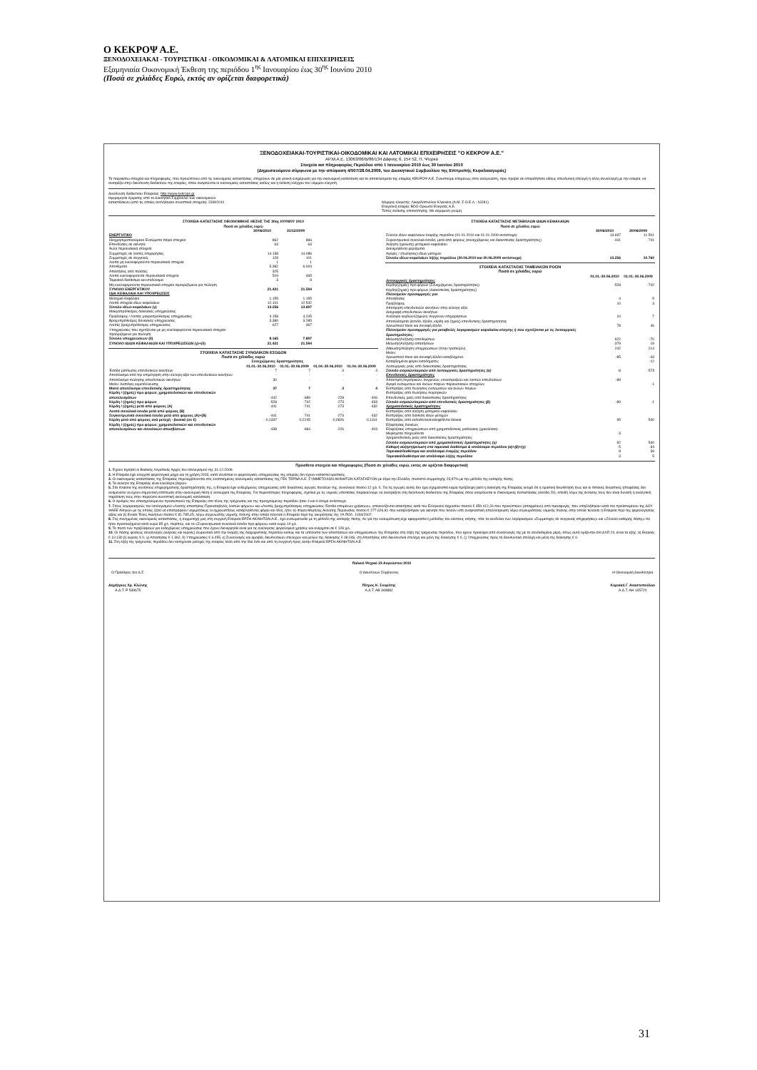Ο ΚΕΚΡΟΨ Α.Ε.
ΞΕΝΟΔΟΧΕΙΑΚΑΙ - ΤΟΥΡΙΣΤΙΚΑΙ - ΟΙΚΟΔΟΜΙΚΑΙ & ΛΑΤΟΜΙΚΑΙ ΕΠΙΧΕΙΡΗΣΕΙΣ
Εξαμηνιαία Οικονομική Έκθεση της περιόδου 1<sup>ης</sup> Ιανουαρίου έως 30<sup>ης</sup> Ιουνίου 2010
(Ποσά σε χιλιάδες Ευρώ, εκτός αν ορίζεται διαφορετικά)
ΞΕΝΟΔΟΧΕΙΑΚΑΙ-ΤΟΥΡΙΣΤΙΚΑΙ-ΟΙΚΟΔΟΜΙΚΑΙ ΚΑΙ ΛΑΤΟΜΙΚΑΙ ΕΠΙΧΕΙΡΗΣΕΙΣ "Ο ΚΕΚΡΟΨ Α.Ε."
ΑΡ.Μ.Α.Ε. 13063/06/Β/86/134 Δάφνης 6, 154 52, Π. Ψυχικό
Στοιχεία και πληροφορίες Περιόδου από 1 Ιανουαρίου 2010 έως 30 Ιουνίου 2010
(Δημοσιευόμενα σύμφωνα με την απόφαση 4/507/28.04.2009, του Διοικητικού Συμβουλίου της Επιτροπής Κεφαλαιαγοράς)
Τα παρακάτω στοιχεία και πληροφορίες, που προκύπτουν από τις οικονομικές καταστάσεις, στοχεύουν σε μία γενική ενημέρωση για την οικονομική κατάσταση και τα αποτελέσματα της εταιρίας ΚΕΚΡΟΨ Α.Ε. Συνιστούμε επομένως στον αναγνώστη, πριν προβεί σε οποιαδήποτε είδους επενδυτική επιλογή ή άλλη συναλλαγή με την εταιρία, να ανατρέξει στην διεύθυνση διαδικτύου της εταιρίας, όπου αναρτώνται οι οικονομικές καταστάσεις καθώς και η έκθεση ελέγχου του νόμιμου ελεγκτή.
Διεύθυνση διαδικτύου Εταιρείας: http://www.kekrops.gr
Ημερομηνία έγκρισης από το Διοικητικό Συμβούλιο των οικονομικών
καταστάσεων (από τις οποίες αντλήθηκαν συνοπτικά στοιχεία): 23/8/2010
Νόμιμος ελεγκτής: Λικαρδοπούλου Κλεονίκη (Α.Μ. Σ.Ο.Ε.Λ.: 16281)
Ελεγκτική εταιρία: BDO Ορκωτοί Ελεγκτές Α.Ε.
Τύπος έκθεσης επισκόπησης: Με σύμφωνη γνώμη
ΣΤΟΙΧΕΙΑ ΚΑΤΑΣΤΑΣΗΣ ΟΙΚΟΝΟΜΙΚΗΣ ΘΕΣΗΣ ΤΗΣ 30ης ΙΟΥΝΙΟΥ 2010
Ποσά σε χιλιάδες ευρώ
| | 30/06/2010 | 31/12/2009 | |
| --- | --- | --- | --- |
| ΕΝΕΡΓΗΤΙΚΟ | | | |
| Ιδιοχρησιμοποιούμενα Ενσώματα πάγια στοιχεία | 862 | 866 | |
| Επενδύσεις σε ακίνητα | 63 | 63 | |
| Άυλα περιουσιακά στοιχεία | - | - | |
| Συμμετοχές σε λοιπές επιχειρήσεις | 14.138 | 14.086 | |
| Συμμετοχές σε συγγενείς | 128 | 101 | |
| Λοιπά μη κυκλοφορούντα περιουσιακά στοιχεία | 1 | 1 | |
| Αποθέματα | 5.382 | 6.004 | |
| Απαιτήσεις από πελάτες | 325 | - | |
| Λοιπά κυκλοφορούντα περιουσιακά στοιχεία | 519 | 465 | |
| Ταμειακά διαθέσιμα και ισοδύναμα | 3 | 8 | |
| Μη κυκλοφορούντα περιουσιακά στοιχεία προοριζόμενα για πώληση | - | - | |
| ΣΥΝΟΛΟ ΕΝΕΡΓΗΤΙΚΟΥ | 21.421 | 21.594 | |
| ΙΔΙΑ ΚΕΦΑΛΑΙΑ ΚΑΙ ΥΠΟΧΡΕΩΣΕΙΣ | | | |
| Μετοχικό Κεφάλαιο | 1.155 | 1.155 | |
| Λοιπά στοιχεία ιδίων κεφαλαίων | 12.101 | 12.542 | |
| Σύνολο ιδίων κεφαλαίων (γ) | 13.256 | 13.697 | |
| Μακροπρόθεσμες δανειακές υποχρεώσεις | - | - | |
| Προβλέψεις / Λοιπές μακροπρόθεσμες υποχρεώσεις | 4.158 | 4.245 | |
| Βραχυπρόθεσμες δανειακές υποχρεώσεις | 3.380 | 3.285 | |
| Λοιπές βραχυπρόθεσμες υποχρεώσεις | 627 | 367 | |
| Υποχρεώσεις που σχετίζονται με μη κυκλοφορούντα περιουσιακά στοιχεία προοριζόμενα για πώληση | - | - | |
| Σύνολο υποχρεώσεων (δ) | 8.165 | 7.897 | |
| ΣΥΝΟΛΟ ΙΔΙΩΝ ΚΕΦΑΛΑΙΩΝ ΚΑΙ ΥΠΟΧΡΕΩΣΕΩΝ (γ)+(δ) | 21.421 | 21.594 | |
ΣΤΟΙΧΕΙΑ ΚΑΤΑΣΤΑΣΗΣ ΣΥΝΟΛΙΚΩΝ ΕΣΟΔΩΝ
Ποσά σε χιλιάδες ευρώ
| | Συνεχιζόμενες δραστηριότητες | | | |
| --- | --- | --- | --- | --- |
| | 01.01.-30.06.2010 | 01.01.-30.06.2009 | 01.04.-30.06.2010 | 01.04.-30.06.2009 |
| Έσοδα μίσθωσης επενδυτικών ακινήτων | 7 | 7 | 3 | 4 |
| Αποτέλεσμα από την επιμέτρηση στην εύλογη αξία των επενδυτικών ακινήτων | - | - | - | - |
| Αποτέλεσμα πώλησης επενδυτικών ακινήτων | 30 | - | - | - |
| Μείον: Δαπάνες εκμετάλλευσης | | | | |
| Μικτό αποτέλεσμα επενδυτικής δραστηριότητας | 37 | 7 | 3 | 4 |
| Κέρδη / (ζημιές) προ φόρων, χρηματοδοτικών και επενδυτικών αποτελεσμάτων | -442 | -689 | -228 | -406 |
| Κέρδη / (ζημιές) προ φόρων | -528 | -742 | -273 | -433 |
| Κέρδη / (ζημιές) μετά από φόρους (Α) | -441 | -741 | -273 | -432 |
| Λοιπά συνολικά έσοδα μετά από φόρους (Β) | - | - | - | - |
| Συγκεντρωτικά συνολικά έσοδα μετά από φόρους (Α)+(Β) | -441 | -741 | -273 | -432 |
| Κέρδη μετά από φόρους ανά μετοχή - βασικά (σε €) | -0,1337 | -0,2245 | -0,0826 | -0,1311 |
| Κέρδη / (ζημιές) προ φόρων, χρηματοδοτικών και επενδυτικών αποτελεσμάτων και συνολικών αποσβέσεων | -438 | -684 | -226 | -403 |
ΣΤΟΙΧΕΙΑ ΚΑΤΑΣΤΑΣΗΣ ΜΕΤΑΒΟΛΩΝ ΙΔΙΩΝ ΚΕΦΑΛΑΙΩΝ
Ποσά σε χιλιάδες ευρώ
| | 30/06/2010 | 30/06/2009 |
| --- | --- | --- |
| Σύνολο ιδίων κεφαλαίων έναρξης περιόδου (01.01.2010 και 01.01.2009 αντίστοιχα) | 13.697 | 11.501 |
| Συγκεντρωτικά συνολικά έσοδα, μετά από φόρους (συνεχιζόμενες και διακοπείσες δραστηριότητες) | -441 | -741 |
| Αύξηση /(μείωση) μετοχικού κεφαλαίου | | |
| Διανεμηθέντα μερίσματα | | |
| Αγορές / (πωλήσεις) ιδίων μετοχών | | |
| Σύνολο ιδίων κεφαλαίων λήξης περιόδου (30.06.2010 και 30.06.2009 αντίστοιχα) | 13.256 | 10.760 |
ΣΤΟΙΧΕΙΑ ΚΑΤΑΣΤΑΣΗΣ ΤΑΜΕΙΑΚΩΝ ΡΟΩΝ
Ποσά σε χιλιάδες ευρώ
| | 01.01.-30.06.2010 | 01.01.-30.06.2009 |
| --- | --- | --- |
| Λειτουργικές δραστηριότητες | | |
| Κέρδη/(ζημιές) προ φόρων (Συνεχιζόμενες δραστηριότητες) | -528 | -742 |
| Κέρδη/(ζημιές) προ φόρων (Διακοπείσες δραστηριότητες) | | |
| Πλέον/μείον προσαρμογές για: | | |
| Αποσβέσεις | 4 | 5 |
| Προβλέψεις | 10 | 3 |
| Αποτίμηση επενδυτικών ακινήτων στην εύλογη αξία. | | |
| Διαγραφή επενδυτικών ακινήτων | | |
| Αναλογία κερδών/(ζημιών) συγγενών επιχειρήσεων | 10 | 7 |
| Αποτελέσματα (έσοδα, έξοδα, κέρδη και ζημιές) επενδυτικής δραστηριότητας | | |
| Χρεωστικοί τόκοι και συναφή έξοδα | 78 | 46 |
| Πλέον/μείον προσαρμογές για μεταβολές λογαριασμών κεφαλαίου κίνησης ή που σχετίζονται με τις λειτουργικές δραστηριότητες: | | |
| Μείωση/(Αύξηση) αποθεμάτων | 622 | -70 |
| Μείωση/(Αύξηση) απαιτήσεων | -379 | 19 |
| (Μείωση)/Αύξηση υποχρεώσεων (πλην τραπεζών) | 242 | 214 |
| Μείον: | | |
| Χρεωστικοί τόκοι και συναφή έξοδα καταβλημένα | -85 | -43 |
| Καταβλημένοι φόροι εισοδήματος | | -12 |
| Λειτουργικές ροές από διακοπείσες δραστηριότητες | | |
| Σύνολο εισροών/εκροών από λειτουργικές δραστηριότητες (α) | -8 | -573 |
| Επενδυτικές δραστηριότητες | | |
| Απόκτηση θυγατρικών, συγγενών, κοινοπραξιών και λοιπών επενδύσεων | -89 | |
| Αγορά ενσώματων και άυλων παγίων περιουσιακών στοιχείων | | -1 |
| Εισπράξεις από πωλήσεις ενσώματων και άυλων παγίων | | |
| Εισπράξεις από πωλήσεις θυγατρικών | | |
| Επενδυτικές ροές από διακοπείσες δραστηριότητες | | |
| Σύνολο εισροών/εκροών από επενδυτικές δραστηριότητες (β) | -89 | -1 |
| Χρηματοδοτικές δραστηριότητες | | |
| Εισπράξεις από αύξηση μετοχικού κεφαλαίου | | |
| Εισπράξεις από διάθεση ιδίων μετοχών | | |
| Εισπράξεις από εκδοθέντα/αναληφθέντα δάνεια | 95 | 540 |
| Εξοφλήσεις δανείων | | |
| Εξοφλήσεις υποχρεώσεων από χρηματοδοτικές μισθώσεις (χρεολύσια) | | |
| Μερίσματα πληρωθέντα | -3 | |
| Χρηματοδοτικές ροές από διακοπείσες δραστηριότητες | | |
| Σύνολο εισροών/εκροών από χρηματοδοτικές δραστηριότητες (γ) | 92 | 540 |
| Καθαρή αύξηση/μείωση στα ταμειακά διαθέσιμα & ισοδύναμα περιόδου (α)+(β)+(γ) | -5 | -34 |
| Ταμειακά/διαθέσιμα και ισοδύναμα έναρξης περιόδου | 8 | 39 |
| Ταμειακά/διαθέσιμα και ισοδύναμα λήξης περιόδου | 3 | 5 |
Πρόσθετα στοιχεία και πληροφορίες (Ποσά σε χιλιάδες ευρώ, εκτός αν ορίζεται διαφορετικά)
1. Έχουν τηρηθεί οι Βασικές Λογιστικές Αρχές του Ισολογισμού της 31.12.2009.
2. Η Εταιρεία έχει ελεγχθεί φορολογικά μέχρι και τη χρήση 2003, κατά συνέπεια οι φορολογικές υποχρεώσεις της εταιρίας δεν έχουν καταστεί οριστικές.
3. Οι οικονομικές καταστάσεις της Εταιρείας περιλαμβάνονται στις ενοποιημένες οικονομικές καταστάσεις της ΓΕΚ ΤΕΡΝΑ Α.Ε. ΣΥΜΜΕΤΟΧΩΝ ΑΚΙΝΗΤΩΝ ΚΑΤΑΣΚΕΥΩΝ με έδρα την Ελλάδα, ποσοστό συμμετοχής 23,97% με την μέθοδο της καθαρής θέσης.
4. Τα ακίνητα της Εταιρείας είναι ελεύθερα βαρών.
5. Στα πλαίσια της συνήθους επιχειρηματικής δραστηριότητάς της, η Εταιρεία έχει ενδεχόμενες υποχρεώσεις από δικαστικές αγωγές πελατών της, συνολικού ποσού 12 χιλ. €. Για τις αγωγές αυτές δεν έχει σχηματισθεί καμία πρόβλεψη γιατί η Διοίκηση της Εταιρείας εκτιμά ότι η οριστική διευθέτησή τους και οι πιθανές δικαστικές αποφάσεις δεν αναμένεται να έχουν σημαντική επίπτωση στην οικονομική θέση ή λειτουργία της Εταιρείας. Για περισσότερες πληροφορίες, σχετικά με τις νομικές υποθέσεις παρακαλούμε να ανατρέξετε στη διεύθυνση διαδικτύου της Εταιρείας όπου αναρτώνται οι Οικονομικές Καταστάσεις (σελίδα 20), επειδή λόγω της έκτασης τους δεν είναι δυνατή η αναλυτική παράθεση τους στην παρούσα συνοπτική οικονομική κατάσταση.
6. Ο αριθμός του απασχολούμενου προσωπικού της Εταιρείας στο τέλος της τρέχουσας και της προηγούμενης περιόδου ήταν 4 και 6 άτομα αντίστοιχα.
7. Στους λογαριασμούς του Ισολογισμού «Λοιπές απαιτήσεις-Προκαταβολές λοιπών φόρων» και «Λοιπές βραχυπρόθεσμες υποχρεώσεις-Έσοδα επομένων χρήσεων», αποκονίζονται απαιτήσεις κατά του Ελληνικού Δημοσίου ποσού € 359.412,26 που προκύπτουν (αποφρέουν) από προσφυγές, που υποβλήθηκαν κατά του προϊσταμένου της ΔΟΥ ΦΑΕΕ Αθηνών με τις οποίες ζητεί να επιστραφούν νομιμοτόκως οι αχρεωστήτως καταβληθέντες φόροι και τέλη, ήτοι: α) Φόροι Μεγάλης Ακίνητης Περιουσίας ποσού € 277.626,81 που καταβλήθηκαν για ακίνητα που τελούν υπό αναγκαστική απαλλοτρίωση λόγω συγκυριότητας νομικής πλάνης στην οποία τελούσε η Εταιρεία περί της φορολογητέας αξίας και β) Ενιαίο Τέλος Ακινήτων ποσού € 81.785,45, λόγω συγγνωστής νομικής πλάνης στην οποία τελούσε η Εταιρεία περί της ακυρότητας της ΥΑ ΠΟΛ. 1034/2007.
8. Στις συνημμένες οικονομικές καταστάσεις, η συμμετοχή μας στη συγγενή Εταιρεία ΕΡΣΗ ΑΚΙΝΗΤΩΝ Α.Ε., έχει ενσωματωθεί με τη μέθοδο της καθαρής θέσης. Αν για την ενσωμάτωση είχε εφαρμοσθεί η μέθοδος του κόστους κτήσης, τότε τα κονδύλια των λογαριασμών «Συμμετοχές σε συγγενείς επιχειρήσεις» και «Σύνολο καθαρής θέσης» θα ήταν προσαυξημένα κατά ευρώ 85 χιλ. περίπου, και τα «Συγκεντρωτικά συνολικά έσοδα προ φόρων» κατά ευρώ 10 χιλ.
9. Το ποσό των προβλέψεων για ενδεχόμενες υποχρεώσεις που έχουν διενεργηθεί είναι για τις ανέλεγκτες φορολογικά χρήσεις και ανέρχεται σε € 128 χιλ.
10. Οι πάσης φύσεως συναλλαγές (εισροές και εκροές) σωρευτικά από την έναρξη της διαχειριστικής περιόδου καθώς και τα υπόλοιπα των απαιτήσεων και υποχρεώσεων της Εταιρείας στη λήξη της τρέχουσας περιόδου, που έχουν προκύψει από συναλλαγές της με τα συνδεδεμένα μέρη, όπως αυτά ορίζονται στο ΔΛΠ 24, είναι τα εξής: α) Εισροές € 10.130 β) εκροές € 0, γ) Απαιτήσεις € 1.362, δ) Υποχρεώσεις € 6.455, ε) Συναλλαγές και αμοιβές διευθυντικών στελεχών και μελών της διοίκησης € 48.046, στ) Απαιτήσεις από διευθυντικά στελέχη και μέλη της διοίκησης € 0, ζ) Υποχρεώσεις προς τα διευθυντικά στελέχη και μέλη της διοίκησης € 0.
11. Στη λήξη της τρέχουσας περιόδου δεν κατέχονται μετοχές της εταιρίας τόσο από την ίδια όσο και από τη συγγενή προς αυτήν Εταιρεία ΕΡΣΗ ΑΚΙΝΗΤΩΝ Α.Ε.
Παλαιό Ψυχικό 23 Αυγούστου 2010
Ο Πρόεδρος του Δ.Σ.
Δημήτριος Χρ. Κλώνης
Α.Δ.Τ. Ρ 539675
Ο Διευθύνων Σύμβουλος
Πέτρος Κ. Σουρέτης
Α.Δ.Τ. ΑΒ 348882
Η Οικονομική Διευθύντρια
Κυριακή Γ. Αναστοπούλου
Α.Δ.Τ. ΑΗ 135720
31